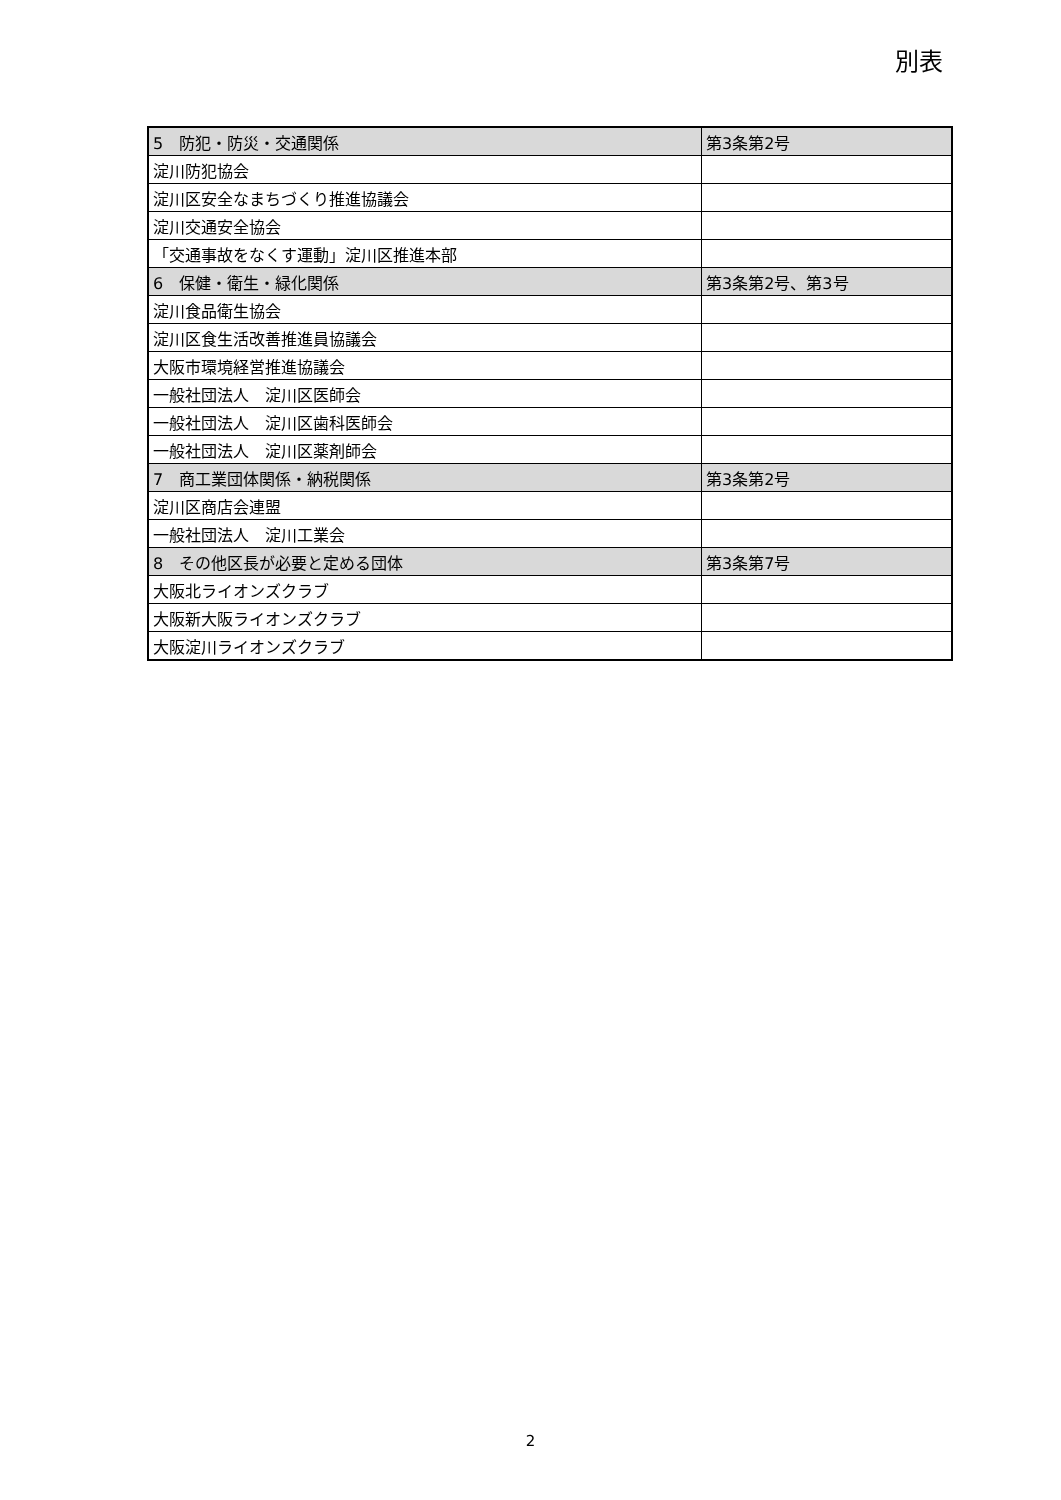別表
| 5 防犯・防災・交通関係 | 第3条第2号 |
| 淀川防犯協会 | |
| 淀川区安全なまちづくり推進協議会 | |
| 淀川交通安全協会 | |
| 「交通事故をなくす運動」淀川区推進本部 | |
| 6 保健・衛生・緑化関係 | 第3条第2号、第3号 |
| 淀川食品衛生協会 | |
| 淀川区食生活改善推進員協議会 | |
| 大阪市環境経営推進協議会 | |
| 一般社団法人 淀川区医師会 | |
| 一般社団法人 淀川区歯科医師会 | |
| 一般社団法人 淀川区薬剤師会 | |
| 7 商工業団体関係・納税関係 | 第3条第2号 |
| 淀川区商店会連盟 | |
| 一般社団法人 淀川工業会 | |
| 8 その他区長が必要と定める団体 | 第3条第7号 |
| 大阪北ライオンズクラブ | |
| 大阪新大阪ライオンズクラブ | |
| 大阪淀川ライオンズクラブ | |
2